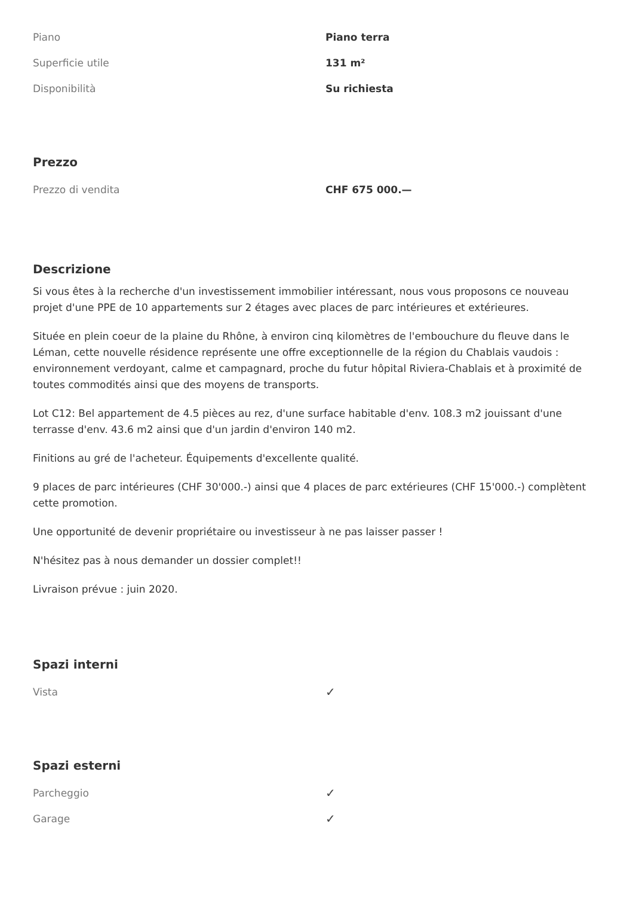| Piano | Piano terra |
| Superficie utile | 131 m² |
| Disponibilità | Su richiesta |
Prezzo
| Prezzo di vendita | CHF 675 000.— |
Descrizione
Si vous êtes à la recherche d'un investissement immobilier intéressant, nous vous proposons ce nouveau projet d'une PPE de 10 appartements sur 2 étages avec places de parc intérieures et extérieures.
Située en plein coeur de la plaine du Rhône, à environ cinq kilomètres de l'embouchure du fleuve dans le Léman, cette nouvelle résidence représente une offre exceptionnelle de la région du Chablais vaudois : environnement verdoyant, calme et campagnard, proche du futur hôpital Riviera-Chablais et à proximité de toutes commodités ainsi que des moyens de transports.
Lot C12: Bel appartement de 4.5 pièces au rez, d'une surface habitable d'env. 108.3 m2 jouissant d'une terrasse d'env. 43.6 m2 ainsi que d'un jardin d'environ 140 m2.
Finitions au gré de l'acheteur. Équipements d'excellente qualité.
9 places de parc intérieures (CHF 30'000.-) ainsi que 4 places de parc extérieures (CHF 15'000.-) complètent cette promotion.
Une opportunité de devenir propriétaire ou investisseur à ne pas laisser passer !
N'hésitez pas à nous demander un dossier complet!!
Livraison prévue : juin 2020.
Spazi interni
| Vista | ✓ |
Spazi esterni
| Parcheggio | ✓ |
| Garage | ✓ |